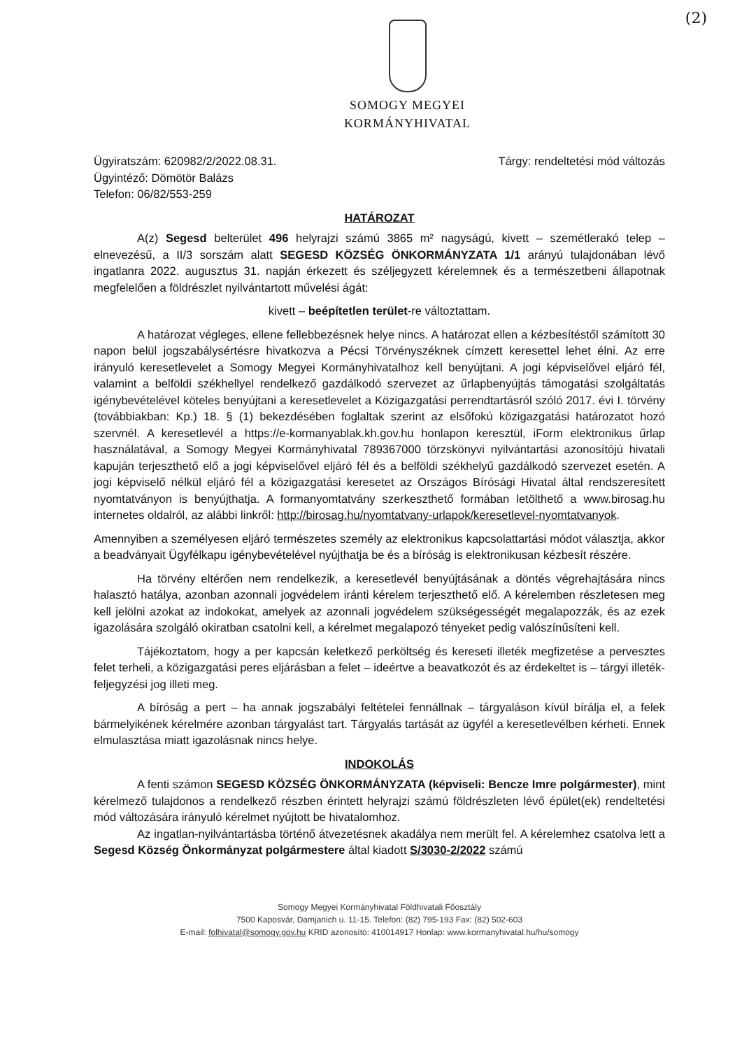(2)
SOMOGY MEGYEI
KORMÁNYHIVATAL
Ügyiratszám: 620982/2/2022.08.31.
Ügyintéző: Dömötör Balázs
Telefon: 06/82/553-259
Tárgy: rendeltetési mód változás
HATÁROZAT
A(z) Segesd belterület 496 helyrajzi számú 3865 m² nagyságú, kivett – szemétlerakó telep – elnevezésű, a II/3 sorszám alatt SEGESD KÖZSÉG ÖNKORMÁNYZATA 1/1 arányú tulajdonában lévő ingatlanra 2022. augusztus 31. napján érkezett és széljegyzett kérelemnek és a természetbeni állapotnak megfelelően a földrészlet nyilvántartott művelési ágát:
kivett – beépítetlen terület-re változtattam.
A határozat végleges, ellene fellebbezésnek helye nincs. A határozat ellen a kézbesítéstől számított 30 napon belül jogszabálysértésre hivatkozva a Pécsi Törvényszéknek címzett keresettel lehet élni. Az erre irányuló keresetlevelet a Somogy Megyei Kormányhivatalhoz kell benyújtani. A jogi képviselővel eljáró fél, valamint a belföldi székhellyel rendelkező gazdálkodó szervezet az űrlapbenyújtás támogatási szolgáltatás igénybevételével köteles benyújtani a keresetlevelet a Közigazgatási perrendtartásról szóló 2017. évi I. törvény (továbbiakban: Kp.) 18. § (1) bekezdésében foglaltak szerint az elsőfokú közigazgatási határozatot hozó szervnél. A keresetlevél a https://e-kormanyablak.kh.gov.hu honlapon keresztül, iForm elektronikus űrlap használatával, a Somogy Megyei Kormányhivatal 789367000 törzskönyvi nyilvántartási azonosítójú hivatali kapuján terjeszthető elő a jogi képviselővel eljáró fél és a belföldi székhelyű gazdálkodó szervezet esetén. A jogi képviselő nélkül eljáró fél a közigazgatási keresetet az Országos Bírósági Hivatal által rendszeresített nyomtatványon is benyújthatja. A formanyomtatvány szerkeszthető formában letölthető a www.birosag.hu internetes oldalról, az alábbi linkről: http://birosag.hu/nyomtatvany-urlapok/keresetlevel-nyomtatvanyok.
Amennyiben a személyesen eljáró természetes személy az elektronikus kapcsolattartási módot választja, akkor a beadványait Ügyfélkapu igénybevételével nyújthatja be és a bíróság is elektronikusan kézbesít részére.
Ha törvény eltérően nem rendelkezik, a keresetlevél benyújtásának a döntés végrehajtására nincs halasztó hatálya, azonban azonnali jogvédelem iránti kérelem terjeszthető elő. A kérelemben részletesen meg kell jelölni azokat az indokokat, amelyek az azonnali jogvédelem szükségességét megalapozzák, és az ezek igazolására szolgáló okiratban csatolni kell, a kérelmet megalapozó tényeket pedig valószínűsíteni kell.
Tájékoztatom, hogy a per kapcsán keletkező perköltség és kereseti illeték megfizetése a pervesztes felet terheli, a közigazgatási peres eljárásban a felet – ideértve a beavatkozót és az érdekeltet is – tárgyi illeték-feljegyzési jog illeti meg.
A bíróság a pert – ha annak jogszabályi feltételei fennállnak – tárgyaláson kívül bírálja el, a felek bármelyikének kérelmére azonban tárgyalást tart. Tárgyalás tartását az ügyfél a keresetlevélben kérheti. Ennek elmulasztása miatt igazolásnak nincs helye.
INDOKOLÁS
A fenti számon SEGESD KÖZSÉG ÖNKORMÁNYZATA (képviseli: Bencze Imre polgármester), mint kérelmező tulajdonos a rendelkező részben érintett helyrajzi számú földrészleten lévő épület(ek) rendeltetési mód változására irányuló kérelmet nyújtott be hivatalomhoz.
Az ingatlan-nyilvántartásba történő átvezetésnek akadálya nem merült fel. A kérelemhez csatolva lett a Segesd Község Önkormányzat polgármestere által kiadott S/3030-2/2022 számú
Somogy Megyei Kormányhivatal Földhivatali Főosztály
7500 Kaposvár, Damjanich u. 11-15. Telefon: (82) 795-193 Fax: (82) 502-603
E-mail: folhivatal@somogy.gov.hu KRID azonosító: 410014917 Honlap: www.kormanyhivatal.hu/hu/somogy